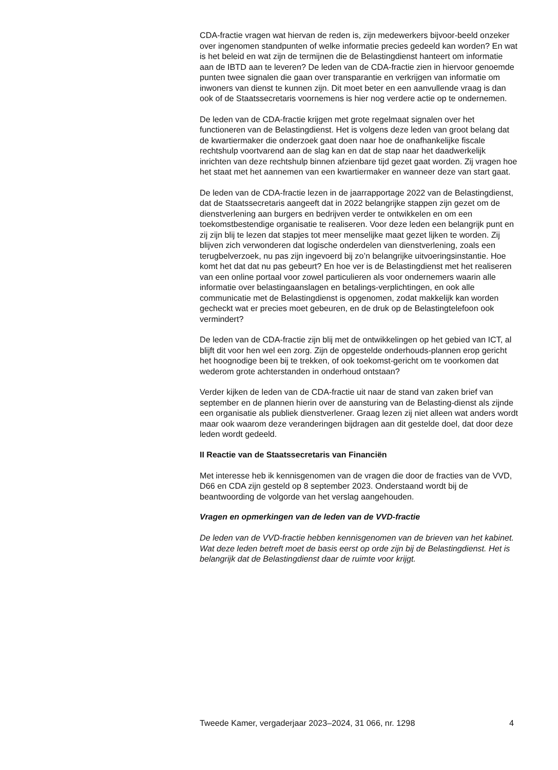CDA-fractie vragen wat hiervan de reden is, zijn medewerkers bijvoor-beeld onzeker over ingenomen standpunten of welke informatie precies gedeeld kan worden? En wat is het beleid en wat zijn de termijnen die de Belastingdienst hanteert om informatie aan de IBTD aan te leveren? De leden van de CDA-fractie zien in hiervoor genoemde punten twee signalen die gaan over transparantie en verkrijgen van informatie om inwoners van dienst te kunnen zijn. Dit moet beter en een aanvullende vraag is dan ook of de Staatssecretaris voornemens is hier nog verdere actie op te ondernemen.
De leden van de CDA-fractie krijgen met grote regelmaat signalen over het functioneren van de Belastingdienst. Het is volgens deze leden van groot belang dat de kwartiermaker die onderzoek gaat doen naar hoe de onafhankelijke fiscale rechtshulp voortvarend aan de slag kan en dat de stap naar het daadwerkelijk inrichten van deze rechtshulp binnen afzienbare tijd gezet gaat worden. Zij vragen hoe het staat met het aannemen van een kwartiermaker en wanneer deze van start gaat.
De leden van de CDA-fractie lezen in de jaarrapportage 2022 van de Belastingdienst, dat de Staatssecretaris aangeeft dat in 2022 belangrijke stappen zijn gezet om de dienstverlening aan burgers en bedrijven verder te ontwikkelen en om een toekomstbestendige organisatie te realiseren. Voor deze leden een belangrijk punt en zij zijn blij te lezen dat stapjes tot meer menselijke maat gezet lijken te worden. Zij blijven zich verwonderen dat logische onderdelen van dienstverlening, zoals een terugbelverzoek, nu pas zijn ingevoerd bij zo’n belangrijke uitvoeringsinstantie. Hoe komt het dat dat nu pas gebeurt? En hoe ver is de Belastingdienst met het realiseren van een online portaal voor zowel particulieren als voor ondernemers waarin alle informatie over belastingaanslagen en betalings-verplichtingen, en ook alle communicatie met de Belastingdienst is opgenomen, zodat makkelijk kan worden gecheckt wat er precies moet gebeuren, en de druk op de Belastingtelefoon ook vermindert?
De leden van de CDA-fractie zijn blij met de ontwikkelingen op het gebied van ICT, al blijft dit voor hen wel een zorg. Zijn de opgestelde onderhouds-plannen erop gericht het hoognodige been bij te trekken, of ook toekomst-gericht om te voorkomen dat wederom grote achterstanden in onderhoud ontstaan?
Verder kijken de leden van de CDA-fractie uit naar de stand van zaken brief van september en de plannen hierin over de aansturing van de Belasting-dienst als zijnde een organisatie als publiek dienstverlener. Graag lezen zij niet alleen wat anders wordt maar ook waarom deze veranderingen bijdragen aan dit gestelde doel, dat door deze leden wordt gedeeld.
II Reactie van de Staatssecretaris van Financiën
Met interesse heb ik kennisgenomen van de vragen die door de fracties van de VVD, D66 en CDA zijn gesteld op 8 september 2023. Onderstaand wordt bij de beantwoording de volgorde van het verslag aangehouden.
Vragen en opmerkingen van de leden van de VVD-fractie
De leden van de VVD-fractie hebben kennisgenomen van de brieven van het kabinet. Wat deze leden betreft moet de basis eerst op orde zijn bij de Belastingdienst. Het is belangrijk dat de Belastingdienst daar de ruimte voor krijgt.
Tweede Kamer, vergaderjaar 2023–2024, 31 066, nr. 1298 4